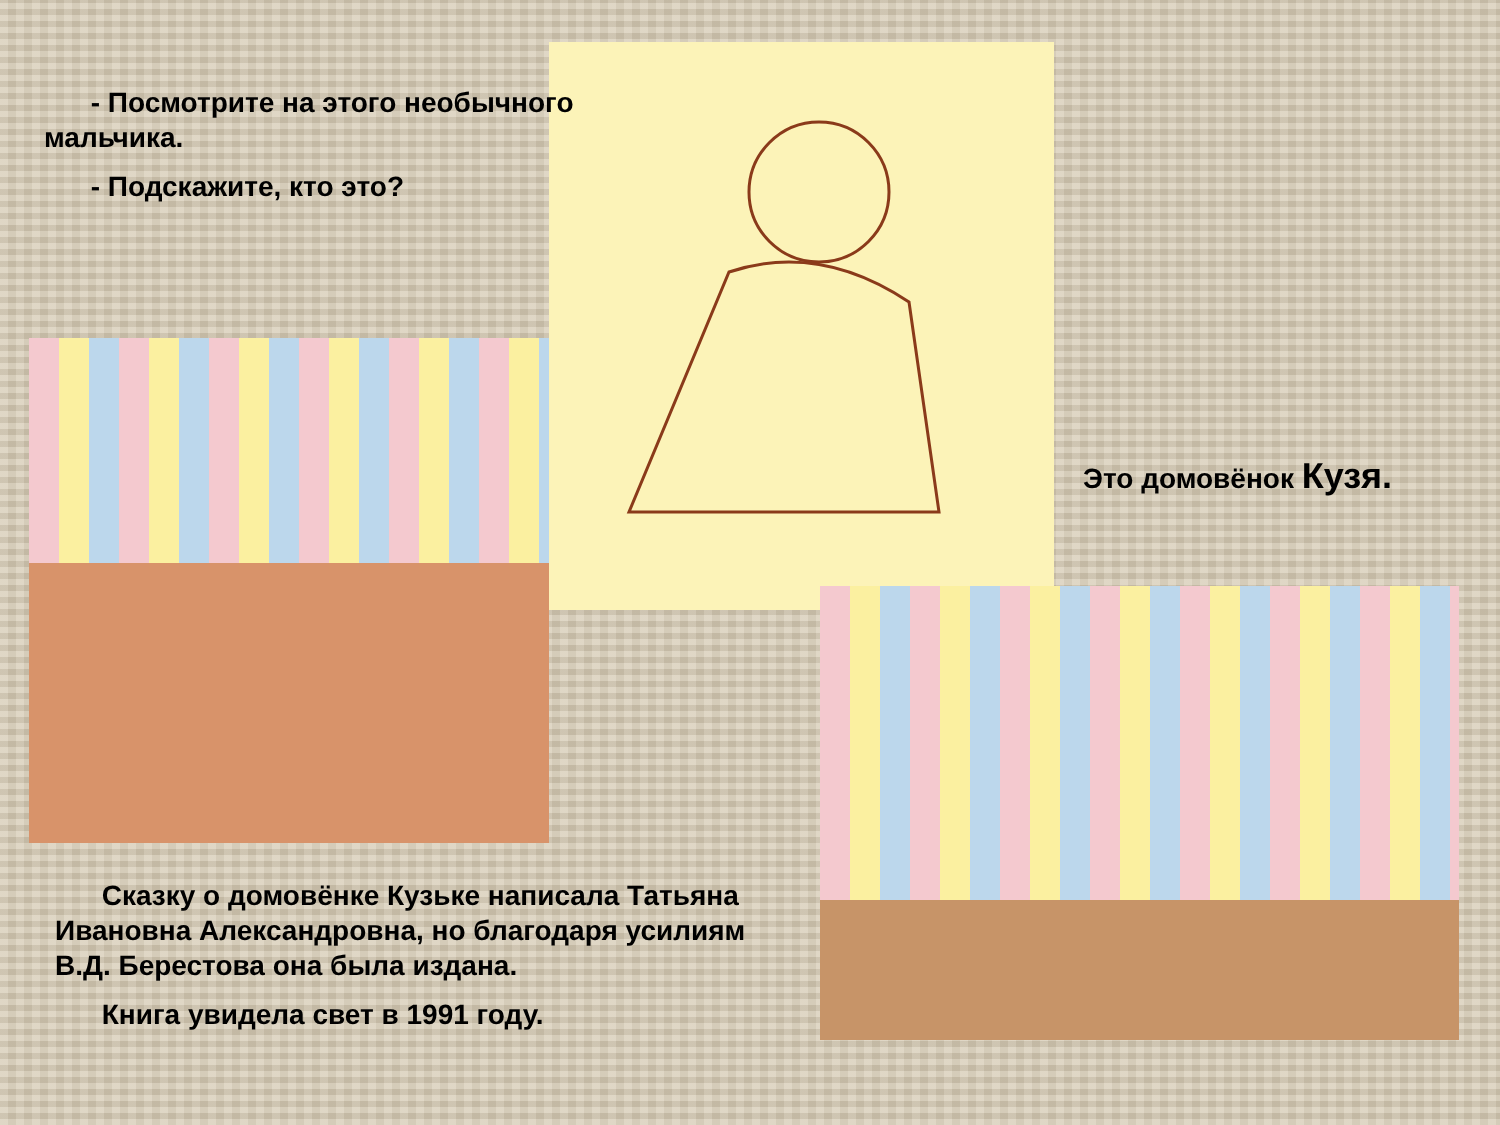- Посмотрите на этого необычного мальчика.
- Подскажите, кто это?
Это домовёнок Кузя.
Сказку о домовёнке Кузьке написала Татьяна Ивановна Александровна, но благодаря усилиям В.Д. Берестова она была издана.
Книга увидела свет в 1991 году.